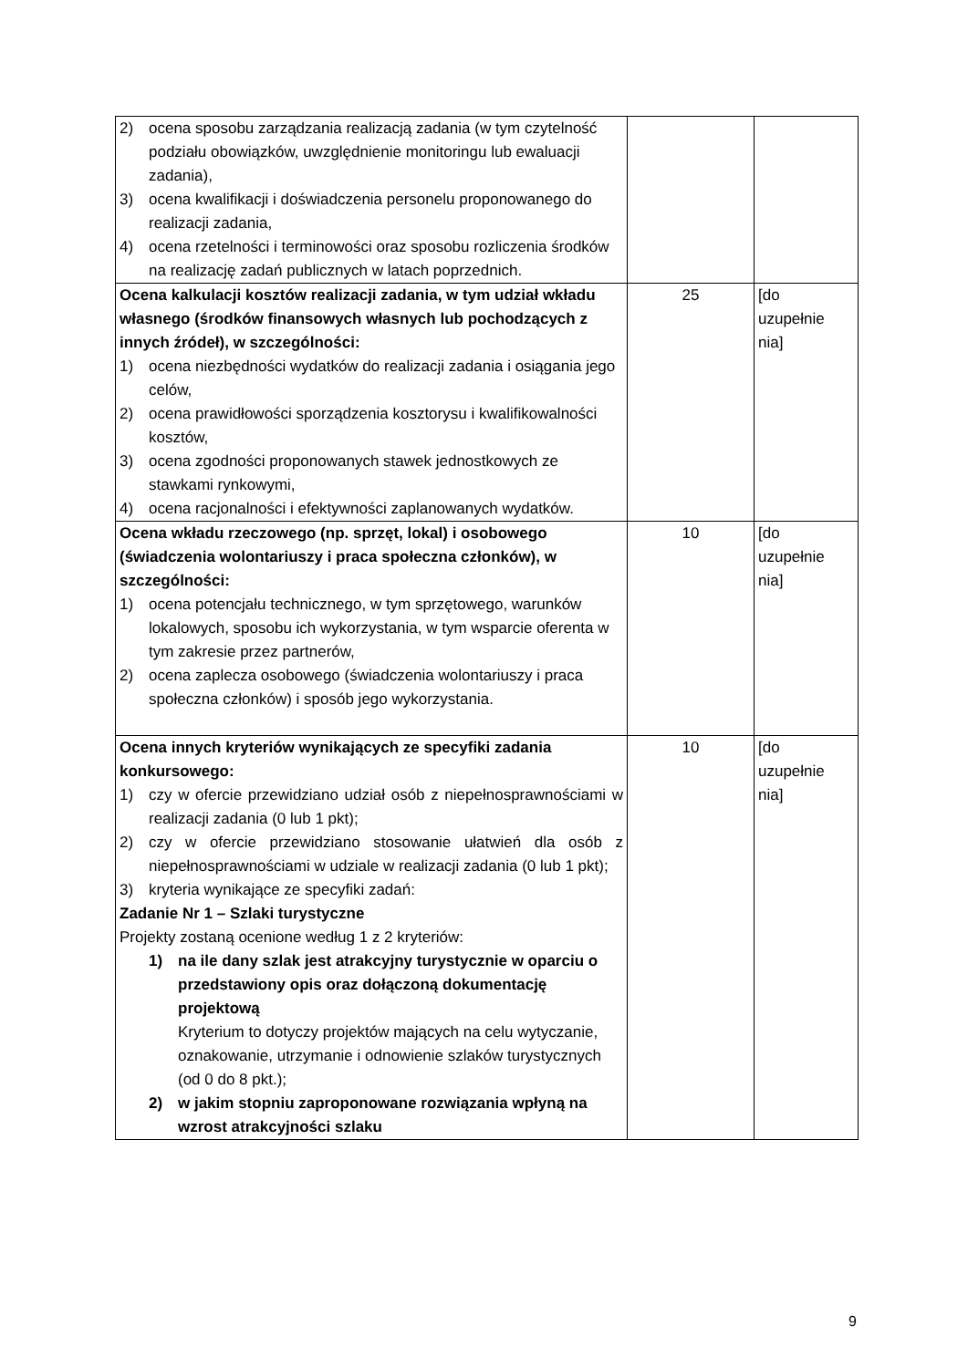| 2) ocena sposobu zarządzania realizacją zadania (w tym czytelność podziału obowiązków, uwzględnienie monitoringu lub ewaluacji zadania), 3) ocena kwalifikacji i doświadczenia personelu proponowanego do realizacji zadania, 4) ocena rzetelności i terminowości oraz sposobu rozliczenia środków na realizację zadań publicznych w latach poprzednich. | | |
| Ocena kalkulacji kosztów realizacji zadania, w tym udział wkładu własnego (środków finansowych własnych lub pochodzących z innych źródeł), w szczególności: 1) ocena niezbędności wydatków do realizacji zadania i osiągania jego celów, 2) ocena prawidłowości sporządzenia kosztorysu i kwalifikowalności kosztów, 3) ocena zgodności proponowanych stawek jednostkowych ze stawkami rynkowymi, 4) ocena racjonalności i efektywności zaplanowanych wydatków. | 25 | [do uzupełnie nia] |
| Ocena wkładu rzeczowego (np. sprzęt, lokal) i osobowego (świadczenia wolontariuszy i praca społeczna członków), w szczególności: 1) ocena potencjału technicznego, w tym sprzętowego, warunków lokalowych, sposobu ich wykorzystania, w tym wsparcie oferenta w tym zakresie przez partnerów, 2) ocena zaplecza osobowego (świadczenia wolontariuszy i praca społeczna członków) i sposób jego wykorzystania. | 10 | [do uzupełnie nia] |
| Ocena innych kryteriów wynikających ze specyfiki zadania konkursowego: 1) czy w ofercie przewidziano udział osób z niepełnosprawnościami w realizacji zadania (0 lub 1 pkt); 2) czy w ofercie przewidziano stosowanie ułatwień dla osób z niepełnosprawnościami w udziale w realizacji zadania (0 lub 1 pkt); 3) kryteria wynikające ze specyfiki zadań: Zadanie Nr 1 – Szlaki turystyczne Projekty zostaną ocenione według 1 z 2 kryteriów: 1) na ile dany szlak jest atrakcyjny turystycznie w oparciu o przedstawiony opis oraz dołączoną dokumentację projektową Kryterium to dotyczy projektów mających na celu wytyczanie, oznakowanie, utrzymanie i odnowienie szlaków turystycznych (od 0 do 8 pkt.); 2) w jakim stopniu zaproponowane rozwiązania wpłyną na wzrost atrakcyjności szlaku | 10 | [do uzupełnie nia] |
9